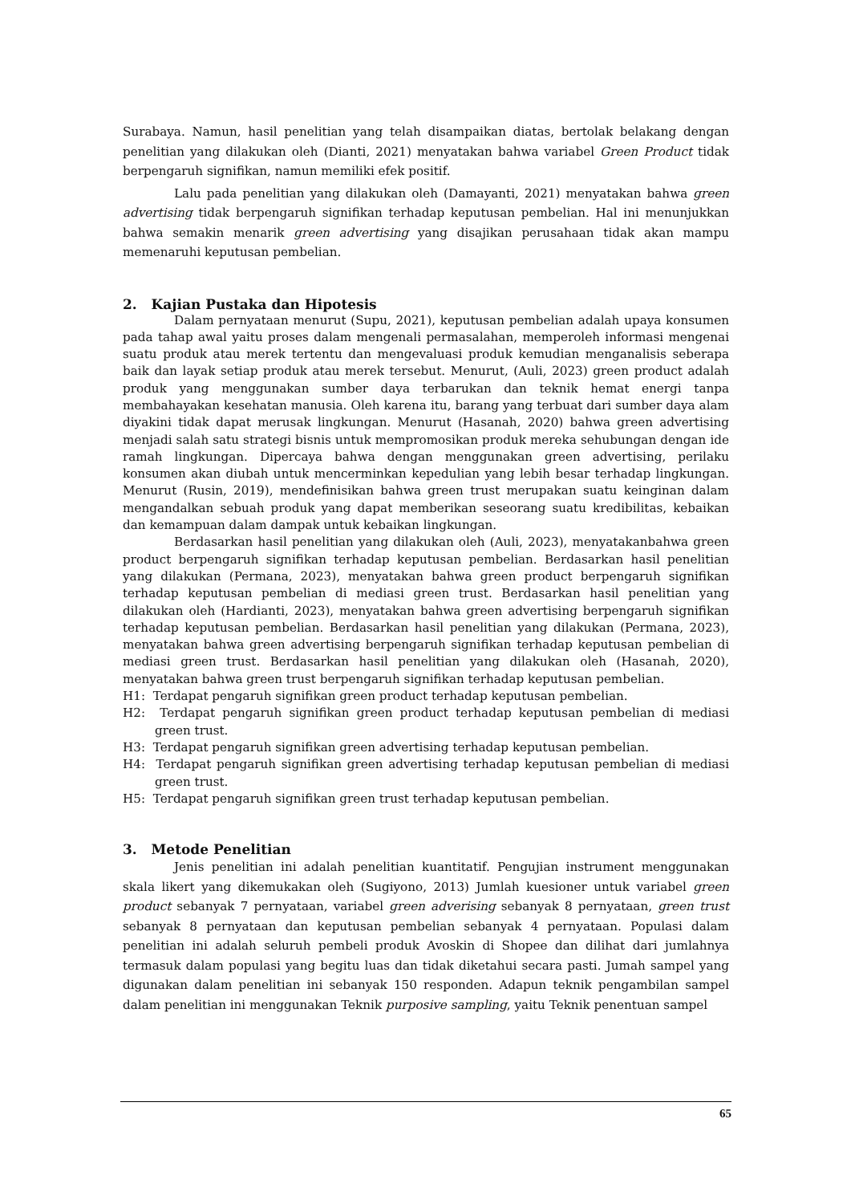Surabaya. Namun, hasil penelitian yang telah disampaikan diatas, bertolak belakang dengan penelitian yang dilakukan oleh (Dianti, 2021) menyatakan bahwa variabel Green Product tidak berpengaruh signifikan, namun memiliki efek positif.
Lalu pada penelitian yang dilakukan oleh (Damayanti, 2021) menyatakan bahwa green advertising tidak berpengaruh signifikan terhadap keputusan pembelian. Hal ini menunjukkan bahwa semakin menarik green advertising yang disajikan perusahaan tidak akan mampu memenaruhi keputusan pembelian.
2. Kajian Pustaka dan Hipotesis
Dalam pernyataan menurut (Supu, 2021), keputusan pembelian adalah upaya konsumen pada tahap awal yaitu proses dalam mengenali permasalahan, memperoleh informasi mengenai suatu produk atau merek tertentu dan mengevaluasi produk kemudian menganalisis seberapa baik dan layak setiap produk atau merek tersebut. Menurut, (Auli, 2023) green product adalah produk yang menggunakan sumber daya terbarukan dan teknik hemat energi tanpa membahayakan kesehatan manusia. Oleh karena itu, barang yang terbuat dari sumber daya alam diyakini tidak dapat merusak lingkungan. Menurut (Hasanah, 2020) bahwa green advertising menjadi salah satu strategi bisnis untuk mempromosikan produk mereka sehubungan dengan ide ramah lingkungan. Dipercaya bahwa dengan menggunakan green advertising, perilaku konsumen akan diubah untuk mencerminkan kepedulian yang lebih besar terhadap lingkungan. Menurut (Rusin, 2019), mendefinisikan bahwa green trust merupakan suatu keinginan dalam mengandalkan sebuah produk yang dapat memberikan seseorang suatu kredibilitas, kebaikan dan kemampuan dalam dampak untuk kebaikan lingkungan.
Berdasarkan hasil penelitian yang dilakukan oleh (Auli, 2023), menyatakanbahwa green product berpengaruh signifikan terhadap keputusan pembelian. Berdasarkan hasil penelitian yang dilakukan (Permana, 2023), menyatakan bahwa green product berpengaruh signifikan terhadap keputusan pembelian di mediasi green trust. Berdasarkan hasil penelitian yang dilakukan oleh (Hardianti, 2023), menyatakan bahwa green advertising berpengaruh signifikan terhadap keputusan pembelian. Berdasarkan hasil penelitian yang dilakukan (Permana, 2023), menyatakan bahwa green advertising berpengaruh signifikan terhadap keputusan pembelian di mediasi green trust. Berdasarkan hasil penelitian yang dilakukan oleh (Hasanah, 2020), menyatakan bahwa green trust berpengaruh signifikan terhadap keputusan pembelian.
H1: Terdapat pengaruh signifikan green product terhadap keputusan pembelian.
H2: Terdapat pengaruh signifikan green product terhadap keputusan pembelian di mediasi green trust.
H3: Terdapat pengaruh signifikan green advertising terhadap keputusan pembelian.
H4: Terdapat pengaruh signifikan green advertising terhadap keputusan pembelian di mediasi green trust.
H5: Terdapat pengaruh signifikan green trust terhadap keputusan pembelian.
3. Metode Penelitian
Jenis penelitian ini adalah penelitian kuantitatif. Pengujian instrument menggunakan skala likert yang dikemukakan oleh (Sugiyono, 2013) Jumlah kuesioner untuk variabel green product sebanyak 7 pernyataan, variabel green adverising sebanyak 8 pernyataan, green trust sebanyak 8 pernyataan dan keputusan pembelian sebanyak 4 pernyataan. Populasi dalam penelitian ini adalah seluruh pembeli produk Avoskin di Shopee dan dilihat dari jumlahnya termasuk dalam populasi yang begitu luas dan tidak diketahui secara pasti. Jumah sampel yang digunakan dalam penelitian ini sebanyak 150 responden. Adapun teknik pengambilan sampel dalam penelitian ini menggunakan Teknik purposive sampling, yaitu Teknik penentuan sampel
65